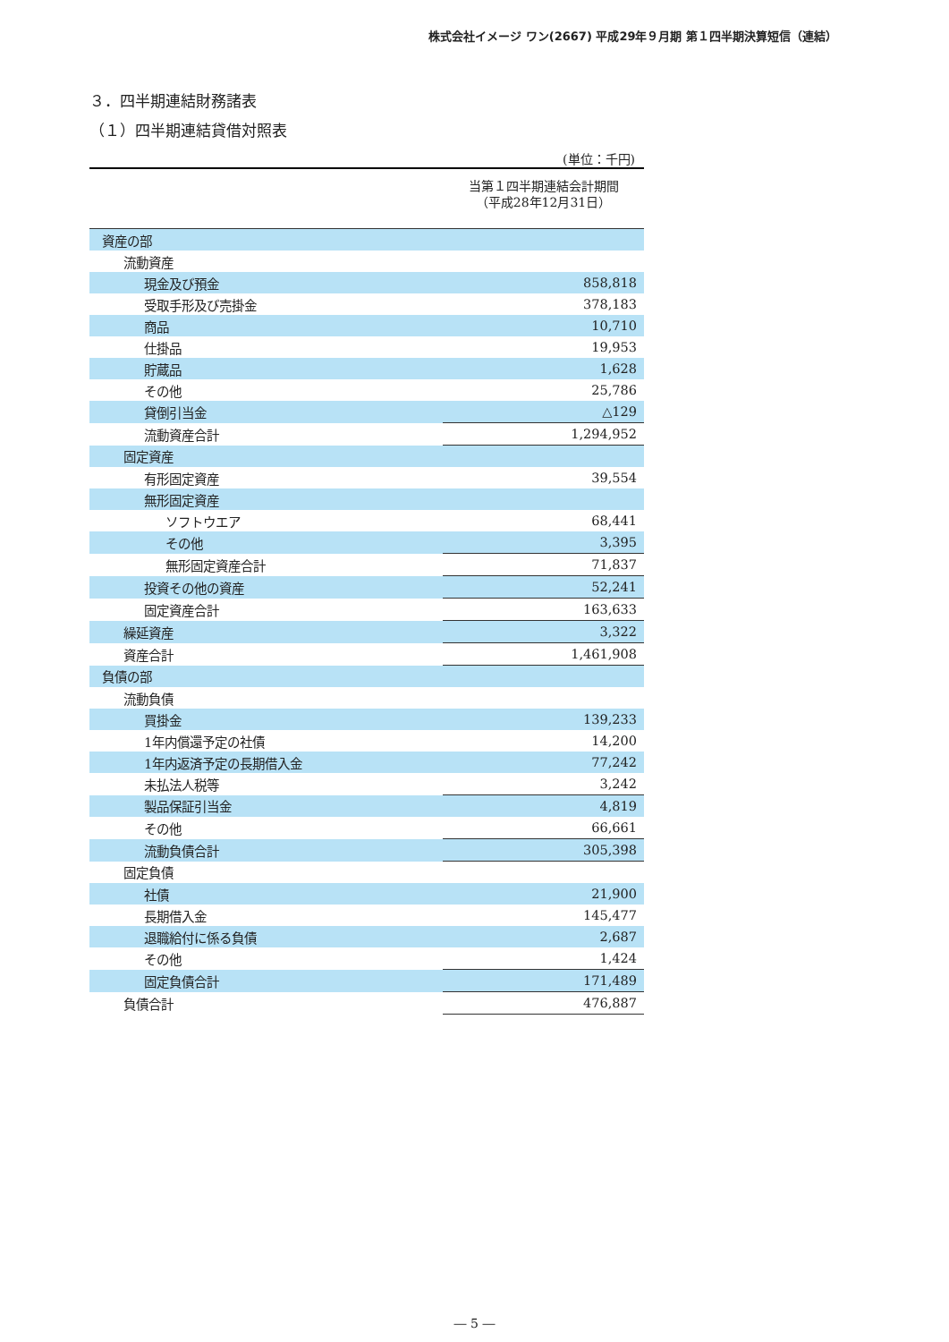株式会社イメージ ワン(2667) 平成29年９月期 第１四半期決算短信（連結）
３．四半期連結財務諸表
（１）四半期連結貸借対照表
(単位：千円)
| | 当第１四半期連結会計期間 （平成28年12月31日） |
| 資産の部 | |
| 流動資産 | |
| 現金及び預金 | 858,818 |
| 受取手形及び売掛金 | 378,183 |
| 商品 | 10,710 |
| 仕掛品 | 19,953 |
| 貯蔵品 | 1,628 |
| その他 | 25,786 |
| 貸倒引当金 | △129 |
| 流動資産合計 | 1,294,952 |
| 固定資産 | |
| 有形固定資産 | 39,554 |
| 無形固定資産 | |
| ソフトウエア | 68,441 |
| その他 | 3,395 |
| 無形固定資産合計 | 71,837 |
| 投資その他の資産 | 52,241 |
| 固定資産合計 | 163,633 |
| 繰延資産 | 3,322 |
| 資産合計 | 1,461,908 |
| 負債の部 | |
| 流動負債 | |
| 買掛金 | 139,233 |
| 1年内償還予定の社債 | 14,200 |
| 1年内返済予定の長期借入金 | 77,242 |
| 未払法人税等 | 3,242 |
| 製品保証引当金 | 4,819 |
| その他 | 66,661 |
| 流動負債合計 | 305,398 |
| 固定負債 | |
| 社債 | 21,900 |
| 長期借入金 | 145,477 |
| 退職給付に係る負債 | 2,687 |
| その他 | 1,424 |
| 固定負債合計 | 171,489 |
| 負債合計 | 476,887 |
― 5 ―